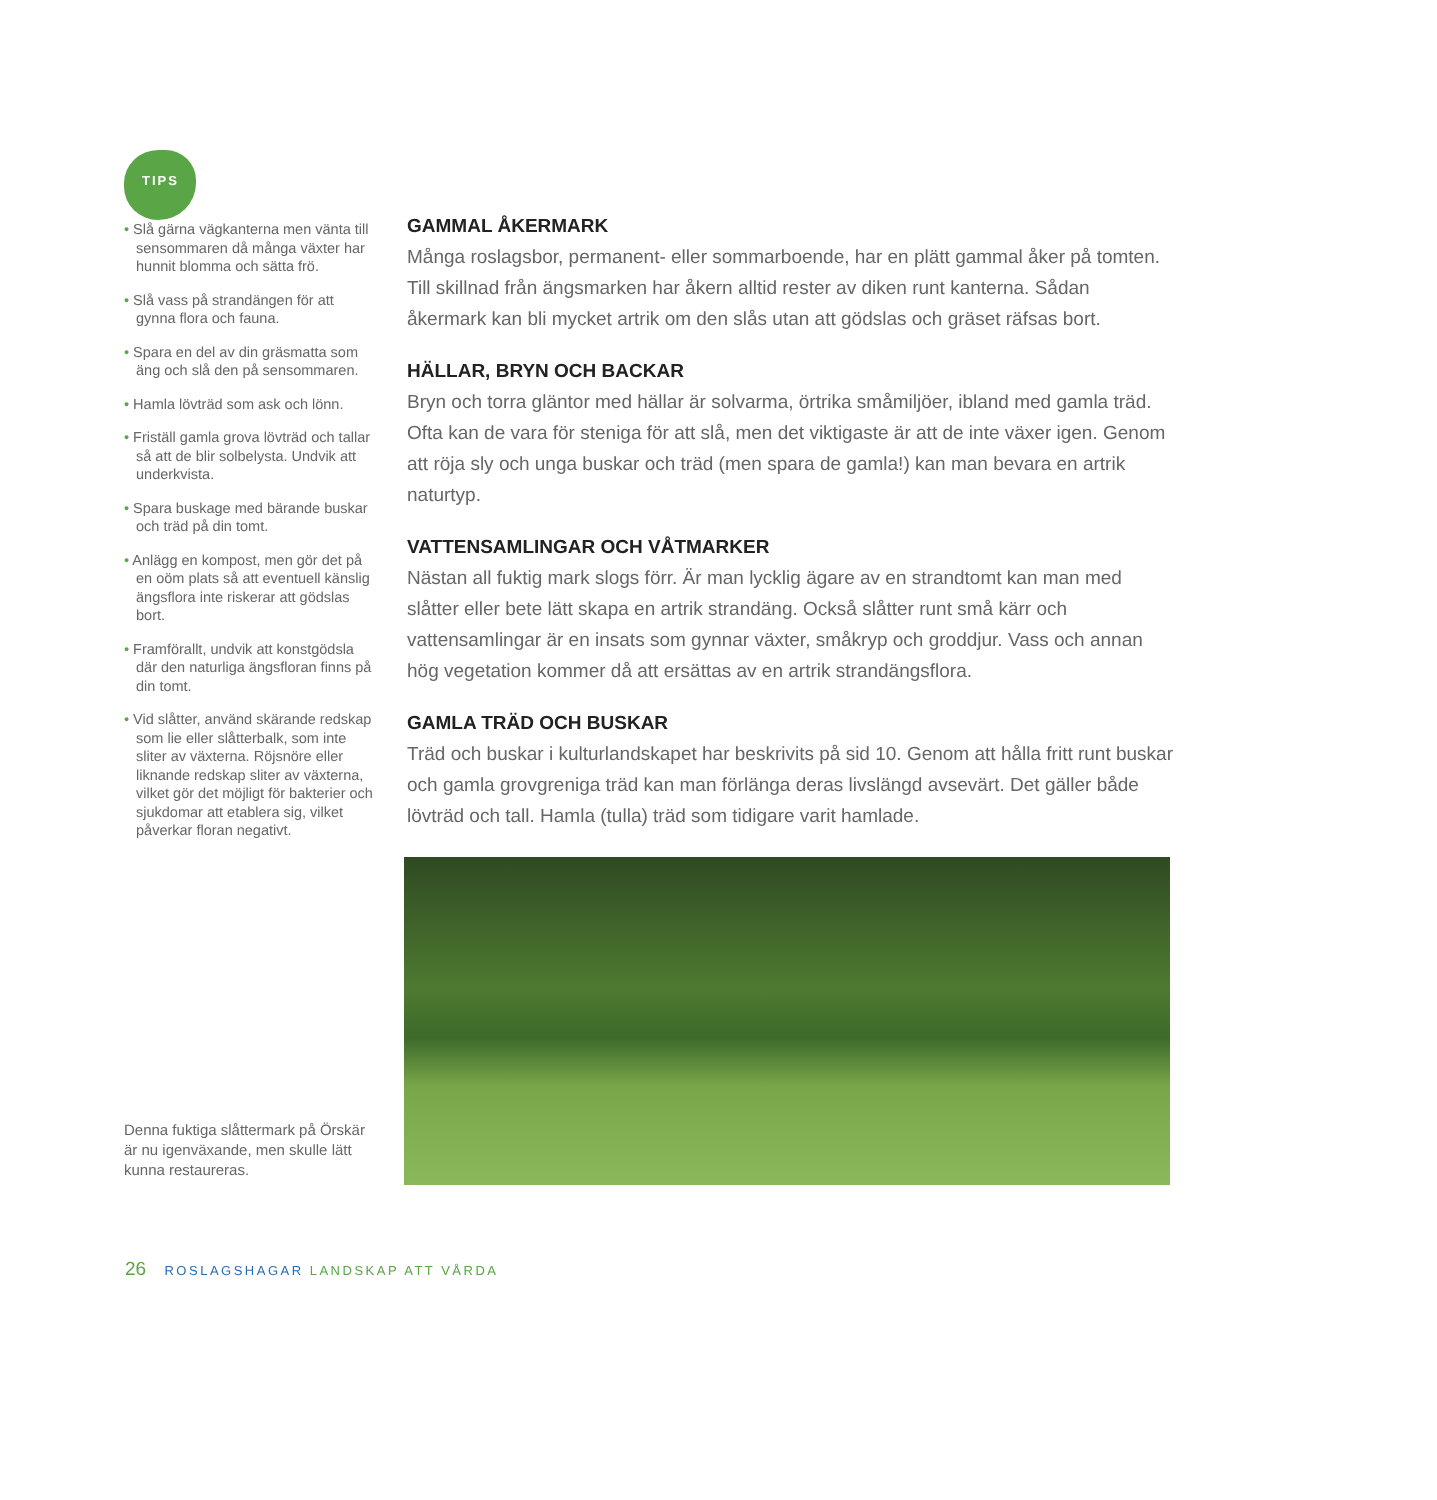TIPS
• Slå gärna vägkanterna men vänta till sensommaren då många växter har hunnit blomma och sätta frö.
• Slå vass på strandängen för att gynna flora och fauna.
• Spara en del av din gräsmatta som äng och slå den på sensommaren.
• Hamla lövträd som ask och lönn.
• Friställ gamla grova lövträd och tallar så att de blir solbelysta. Undvik att underkvista.
• Spara buskage med bärande buskar och träd på din tomt.
• Anlägg en kompost, men gör det på en oöm plats så att eventuell känslig ängsflora inte riskerar att gödslas bort.
• Framförallt, undvik att konstgödsla där den naturliga ängsfloran finns på din tomt.
• Vid slåtter, använd skärande redskap som lie eller slåtterbalk, som inte sliter av växterna. Röjsnöre eller liknande redskap sliter av växterna, vilket gör det möjligt för bakterier och sjukdomar att etablera sig, vilket påverkar floran negativt.
Denna fuktiga slåttermark på Örskär är nu igenväxande, men skulle lätt kunna restaureras.
GAMMAL ÅKERMARK
Många roslagsbor, permanent- eller sommarboende, har en plätt gammal åker på tomten. Till skillnad från ängsmarken har åkern alltid rester av diken runt kanterna. Sådan åkermark kan bli mycket artrik om den slås utan att gödslas och gräset räfsas bort.
HÄLLAR, BRYN OCH BACKAR
Bryn och torra gläntor med hällar är solvarma, örtrika småmiljöer, ibland med gamla träd. Ofta kan de vara för steniga för att slå, men det viktigaste är att de inte växer igen. Genom att röja sly och unga buskar och träd (men spara de gamla!) kan man bevara en artrik naturtyp.
VATTENSAMLINGAR OCH VÅTMARKER
Nästan all fuktig mark slogs förr. Är man lycklig ägare av en strandtomt kan man med slåtter eller bete lätt skapa en artrik strandäng. Också slåtter runt små kärr och vattensamlingar är en insats som gynnar växter, småkryp och groddjur. Vass och annan hög vegetation kommer då att ersättas av en artrik strandängsflora.
GAMLA TRÄD OCH BUSKAR
Träd och buskar i kulturlandskapet har beskrivits på sid 10. Genom att hålla fritt runt buskar och gamla grovgreniga träd kan man förlänga deras livslängd avsevärt. Det gäller både lövträd och tall. Hamla (tulla) träd som tidigare varit hamlade.
26 ROSLAGSHAGAR LANDSKAP ATT VÅRDA